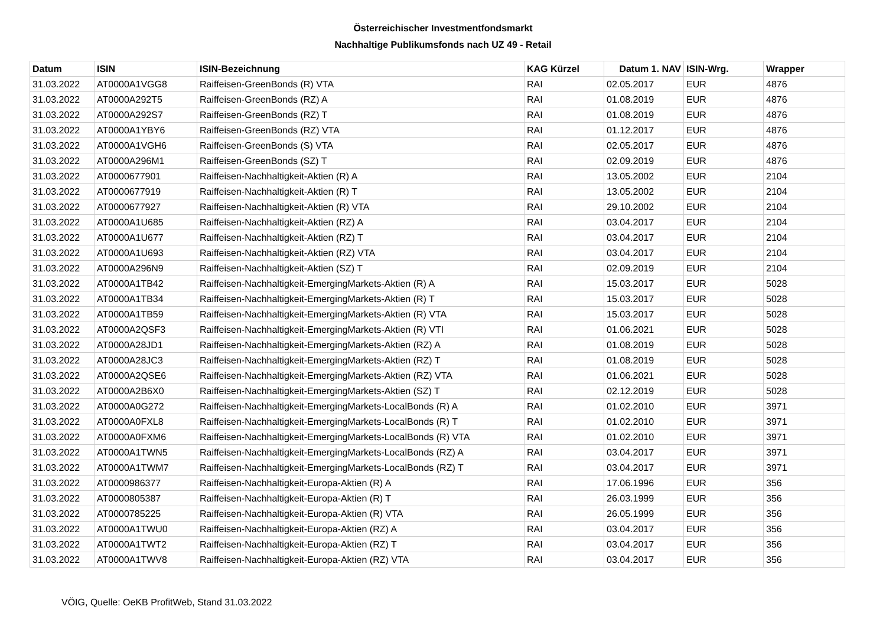Österreichischer Investmentfondsmarkt
Nachhaltige Publikumsfonds nach UZ 49 - Retail
| Datum | ISIN | ISIN-Bezeichnung | KAG Kürzel | Datum 1. NAV | ISIN-Wrg. | Wrapper |
| --- | --- | --- | --- | --- | --- | --- |
| 31.03.2022 | AT0000A1VGG8 | Raiffeisen-GreenBonds (R) VTA | RAI | 02.05.2017 | EUR | 4876 |
| 31.03.2022 | AT0000A292T5 | Raiffeisen-GreenBonds (RZ) A | RAI | 01.08.2019 | EUR | 4876 |
| 31.03.2022 | AT0000A292S7 | Raiffeisen-GreenBonds (RZ) T | RAI | 01.08.2019 | EUR | 4876 |
| 31.03.2022 | AT0000A1YBY6 | Raiffeisen-GreenBonds (RZ) VTA | RAI | 01.12.2017 | EUR | 4876 |
| 31.03.2022 | AT0000A1VGH6 | Raiffeisen-GreenBonds (S) VTA | RAI | 02.05.2017 | EUR | 4876 |
| 31.03.2022 | AT0000A296M1 | Raiffeisen-GreenBonds (SZ) T | RAI | 02.09.2019 | EUR | 4876 |
| 31.03.2022 | AT0000677901 | Raiffeisen-Nachhaltigkeit-Aktien (R) A | RAI | 13.05.2002 | EUR | 2104 |
| 31.03.2022 | AT0000677919 | Raiffeisen-Nachhaltigkeit-Aktien (R) T | RAI | 13.05.2002 | EUR | 2104 |
| 31.03.2022 | AT0000677927 | Raiffeisen-Nachhaltigkeit-Aktien (R) VTA | RAI | 29.10.2002 | EUR | 2104 |
| 31.03.2022 | AT0000A1U685 | Raiffeisen-Nachhaltigkeit-Aktien (RZ) A | RAI | 03.04.2017 | EUR | 2104 |
| 31.03.2022 | AT0000A1U677 | Raiffeisen-Nachhaltigkeit-Aktien (RZ) T | RAI | 03.04.2017 | EUR | 2104 |
| 31.03.2022 | AT0000A1U693 | Raiffeisen-Nachhaltigkeit-Aktien (RZ) VTA | RAI | 03.04.2017 | EUR | 2104 |
| 31.03.2022 | AT0000A296N9 | Raiffeisen-Nachhaltigkeit-Aktien (SZ) T | RAI | 02.09.2019 | EUR | 2104 |
| 31.03.2022 | AT0000A1TB42 | Raiffeisen-Nachhaltigkeit-EmergingMarkets-Aktien (R) A | RAI | 15.03.2017 | EUR | 5028 |
| 31.03.2022 | AT0000A1TB34 | Raiffeisen-Nachhaltigkeit-EmergingMarkets-Aktien (R) T | RAI | 15.03.2017 | EUR | 5028 |
| 31.03.2022 | AT0000A1TB59 | Raiffeisen-Nachhaltigkeit-EmergingMarkets-Aktien (R) VTA | RAI | 15.03.2017 | EUR | 5028 |
| 31.03.2022 | AT0000A2QSF3 | Raiffeisen-Nachhaltigkeit-EmergingMarkets-Aktien (R) VTI | RAI | 01.06.2021 | EUR | 5028 |
| 31.03.2022 | AT0000A28JD1 | Raiffeisen-Nachhaltigkeit-EmergingMarkets-Aktien (RZ) A | RAI | 01.08.2019 | EUR | 5028 |
| 31.03.2022 | AT0000A28JC3 | Raiffeisen-Nachhaltigkeit-EmergingMarkets-Aktien (RZ) T | RAI | 01.08.2019 | EUR | 5028 |
| 31.03.2022 | AT0000A2QSE6 | Raiffeisen-Nachhaltigkeit-EmergingMarkets-Aktien (RZ) VTA | RAI | 01.06.2021 | EUR | 5028 |
| 31.03.2022 | AT0000A2B6X0 | Raiffeisen-Nachhaltigkeit-EmergingMarkets-Aktien (SZ) T | RAI | 02.12.2019 | EUR | 5028 |
| 31.03.2022 | AT0000A0G272 | Raiffeisen-Nachhaltigkeit-EmergingMarkets-LocalBonds (R) A | RAI | 01.02.2010 | EUR | 3971 |
| 31.03.2022 | AT0000A0FXL8 | Raiffeisen-Nachhaltigkeit-EmergingMarkets-LocalBonds (R) T | RAI | 01.02.2010 | EUR | 3971 |
| 31.03.2022 | AT0000A0FXM6 | Raiffeisen-Nachhaltigkeit-EmergingMarkets-LocalBonds (R) VTA | RAI | 01.02.2010 | EUR | 3971 |
| 31.03.2022 | AT0000A1TWN5 | Raiffeisen-Nachhaltigkeit-EmergingMarkets-LocalBonds (RZ) A | RAI | 03.04.2017 | EUR | 3971 |
| 31.03.2022 | AT0000A1TWM7 | Raiffeisen-Nachhaltigkeit-EmergingMarkets-LocalBonds (RZ) T | RAI | 03.04.2017 | EUR | 3971 |
| 31.03.2022 | AT0000986377 | Raiffeisen-Nachhaltigkeit-Europa-Aktien (R) A | RAI | 17.06.1996 | EUR | 356 |
| 31.03.2022 | AT0000805387 | Raiffeisen-Nachhaltigkeit-Europa-Aktien (R) T | RAI | 26.03.1999 | EUR | 356 |
| 31.03.2022 | AT0000785225 | Raiffeisen-Nachhaltigkeit-Europa-Aktien (R) VTA | RAI | 26.05.1999 | EUR | 356 |
| 31.03.2022 | AT0000A1TWU0 | Raiffeisen-Nachhaltigkeit-Europa-Aktien (RZ) A | RAI | 03.04.2017 | EUR | 356 |
| 31.03.2022 | AT0000A1TWT2 | Raiffeisen-Nachhaltigkeit-Europa-Aktien (RZ) T | RAI | 03.04.2017 | EUR | 356 |
| 31.03.2022 | AT0000A1TWV8 | Raiffeisen-Nachhaltigkeit-Europa-Aktien (RZ) VTA | RAI | 03.04.2017 | EUR | 356 |
VÖIG, Quelle: OeKB ProfitWeb, Stand 31.03.2022